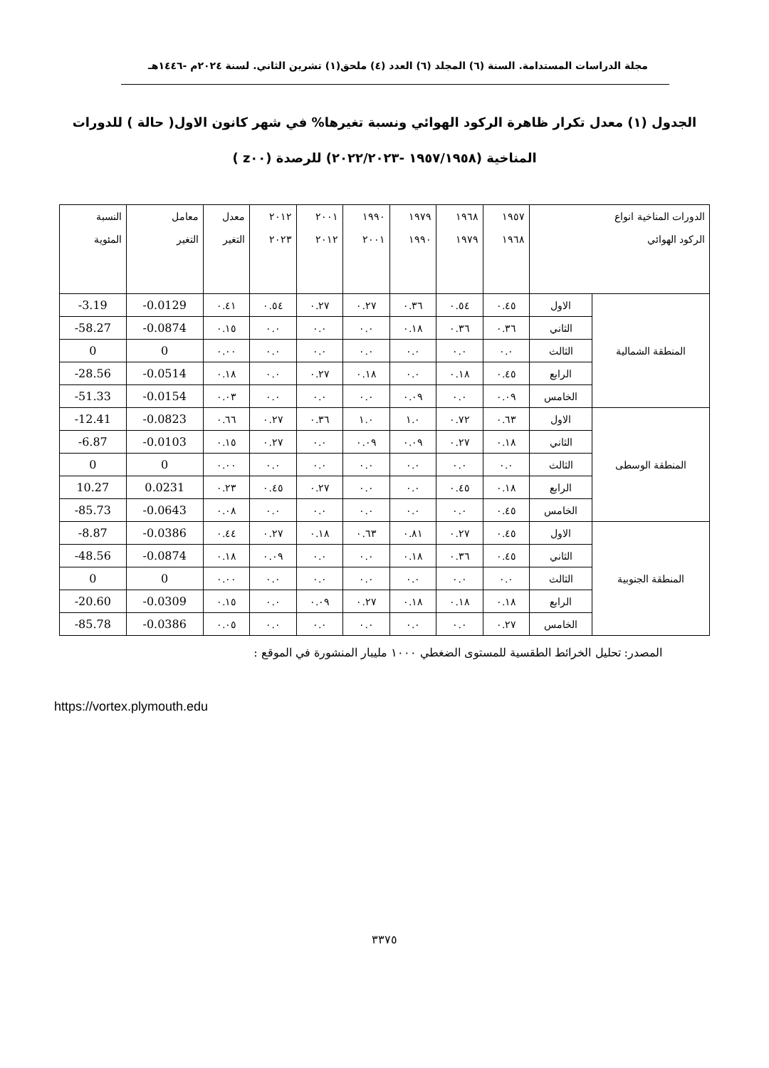مجلة الدراسات المستدامة. السنة (٦) المجلد (٦) العدد (٤) ملحق(١) تشرين الثاني. لسنة ٢٠٢٤م -١٤٤٦هـ
الجدول (١) معدل تكرار ظاهرة الركود الهوائي ونسبة تغيرها% في شهر كانون الاول( حالة ) للدورات المناخية (١٩٥٧/١٩٥٨ -٢٠٢٢/٢٠٢٣) للرصدة (z٠٠ )
| الدورات المناخية انواع الركود الهوائي | | ١٩٥٧ ١٩٦٨ | ١٩٦٨ ١٩٧٩ | ١٩٧٩ ١٩٩٠ | ١٩٩٠ ٢٠٠١ | ٢٠٠١ ٢٠١٢ | ٢٠١٢ ٢٠٢٣ | معدل التغير | معامل التغير | النسبة المئوية |
| --- | --- | --- | --- | --- | --- | --- | --- | --- | --- | --- |
| المنطقة الشمالية | الاول | ٠.٤٥ | ٠.٥٤ | ٠.٣٦ | ٠.٢٧ | ٠.٢٧ | ٠.٥٤ | ٠.٤١ | -0.0129 | -3.19 |
| | الثاني | ٠.٣٦ | ٠.٣٦ | ٠.١٨ | ٠.٠ | ٠.٠ | ٠.٠ | ٠.١٥ | -0.0874 | -58.27 |
| | الثالث | ٠.٠ | ٠.٠ | ٠.٠ | ٠.٠ | ٠.٠ | ٠.٠ | ٠.٠٠ | 0 | 0 |
| | الرابع | ٠.٤٥ | ٠.١٨ | ٠.٠ | ٠.١٨ | ٠.٢٧ | ٠.٠ | ٠.١٨ | -0.0514 | -28.56 |
| | الخامس | ٠.٠٩ | ٠.٠ | ٠.٠٩ | ٠.٠ | ٠.٠ | ٠.٠ | ٠.٠٣ | -0.0154 | -51.33 |
| المنطقة الوسطى | الاول | ٠.٦٣ | ٠.٧٢ | ١.٠ | ١.٠ | ٠.٣٦ | ٠.٢٧ | ٠.٦٦ | -0.0823 | -12.41 |
| | الثاني | ٠.١٨ | ٠.٢٧ | ٠.٠٩ | ٠.٠٩ | ٠.٠ | ٠.٢٧ | ٠.١٥ | -0.0103 | -6.87 |
| | الثالث | ٠.٠ | ٠.٠ | ٠.٠ | ٠.٠ | ٠.٠ | ٠.٠ | ٠.٠٠ | 0 | 0 |
| | الرابع | ٠.١٨ | ٠.٤٥ | ٠.٠ | ٠.٠ | ٠.٢٧ | ٠.٤٥ | ٠.٢٣ | 0.0231 | 10.27 |
| | الخامس | ٠.٤٥ | ٠.٠ | ٠.٠ | ٠.٠ | ٠.٠ | ٠.٠ | ٠.٠٨ | -0.0643 | -85.73 |
| المنطقة الجنوبية | الاول | ٠.٤٥ | ٠.٢٧ | ٠.٨١ | ٠.٦٣ | ٠.١٨ | ٠.٢٧ | ٠.٤٤ | -0.0386 | -8.87 |
| | الثاني | ٠.٤٥ | ٠.٣٦ | ٠.١٨ | ٠.٠ | ٠.٠ | ٠.٠٩ | ٠.١٨ | -0.0874 | -48.56 |
| | الثالث | ٠.٠ | ٠.٠ | ٠.٠ | ٠.٠ | ٠.٠ | ٠.٠ | ٠.٠٠ | 0 | 0 |
| | الرابع | ٠.١٨ | ٠.١٨ | ٠.١٨ | ٠.٢٧ | ٠.٠٩ | ٠.٠ | ٠.١٥ | -0.0309 | -20.60 |
| | الخامس | ٠.٢٧ | ٠.٠ | ٠.٠ | ٠.٠ | ٠.٠ | ٠.٠ | ٠.٠٥ | -0.0386 | -85.78 |
المصدر: تحليل الخرائط الطقسية للمستوى الضغطي ١٠٠٠ مليبار المنشورة في الموقع :
https://vortex.plymouth.edu
٣٣٧٥